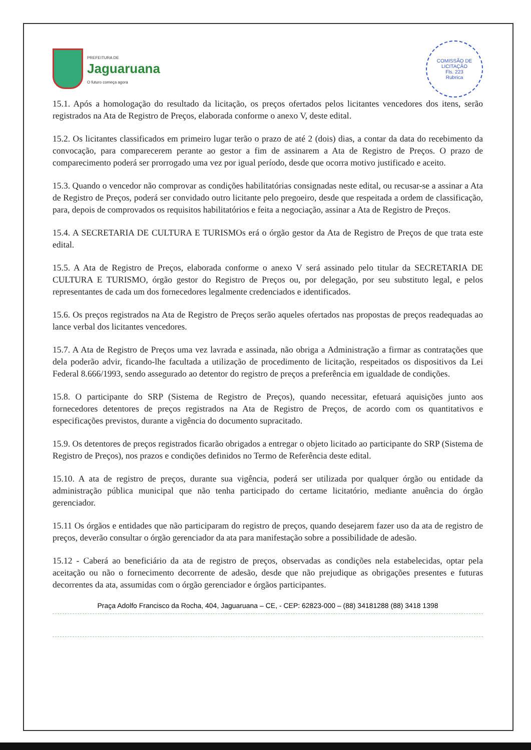PREFEITURA DE
Jaguaruana
O futuro começa agora
COMISSÃO DE LICITAÇÃO
Fls. 223
Rubrica
15.1. Após a homologação do resultado da licitação, os preços ofertados pelos licitantes vencedores dos itens, serão registrados na Ata de Registro de Preços, elaborada conforme o anexo V, deste edital.
15.2. Os licitantes classificados em primeiro lugar terão o prazo de até 2 (dois) dias, a contar da data do recebimento da convocação, para comparecerem perante ao gestor a fim de assinarem a Ata de Registro de Preços. O prazo de comparecimento poderá ser prorrogado uma vez por igual período, desde que ocorra motivo justificado e aceito.
15.3. Quando o vencedor não comprovar as condições habilitatórias consignadas neste edital, ou recusar-se a assinar a Ata de Registro de Preços, poderá ser convidado outro licitante pelo pregoeiro, desde que respeitada a ordem de classificação, para, depois de comprovados os requisitos habilitatórios e feita a negociação, assinar a Ata de Registro de Preços.
15.4. A SECRETARIA DE CULTURA E TURISMOs erá o órgão gestor da Ata de Registro de Preços de que trata este edital.
15.5. A Ata de Registro de Preços, elaborada conforme o anexo V será assinado pelo titular da SECRETARIA DE CULTURA E TURISMO, órgão gestor do Registro de Preços ou, por delegação, por seu substituto legal, e pelos representantes de cada um dos fornecedores legalmente credenciados e identificados.
15.6. Os preços registrados na Ata de Registro de Preços serão aqueles ofertados nas propostas de preços readequadas ao lance verbal dos licitantes vencedores.
15.7. A Ata de Registro de Preços uma vez lavrada e assinada, não obriga a Administração a firmar as contratações que dela poderão advir, ficando-lhe facultada a utilização de procedimento de licitação, respeitados os dispositivos da Lei Federal 8.666/1993, sendo assegurado ao detentor do registro de preços a preferência em igualdade de condições.
15.8. O participante do SRP (Sistema de Registro de Preços), quando necessitar, efetuará aquisições junto aos fornecedores detentores de preços registrados na Ata de Registro de Preços, de acordo com os quantitativos e especificações previstos, durante a vigência do documento supracitado.
15.9. Os detentores de preços registrados ficarão obrigados a entregar o objeto licitado ao participante do SRP (Sistema de Registro de Preços), nos prazos e condições definidos no Termo de Referência deste edital.
15.10. A ata de registro de preços, durante sua vigência, poderá ser utilizada por qualquer órgão ou entidade da administração pública municipal que não tenha participado do certame licitatório, mediante anuência do órgão gerenciador.
15.11 Os órgãos e entidades que não participaram do registro de preços, quando desejarem fazer uso da ata de registro de preços, deverão consultar o órgão gerenciador da ata para manifestação sobre a possibilidade de adesão.
15.12 - Caberá ao beneficiário da ata de registro de preços, observadas as condições nela estabelecidas, optar pela aceitação ou não o fornecimento decorrente de adesão, desde que não prejudique as obrigações presentes e futuras decorrentes da ata, assumidas com o órgão gerenciador e órgãos participantes.
Praça Adolfo Francisco da Rocha, 404, Jaguaruana – CE, - CEP: 62823-000 – (88) 34181288 (88) 3418 1398